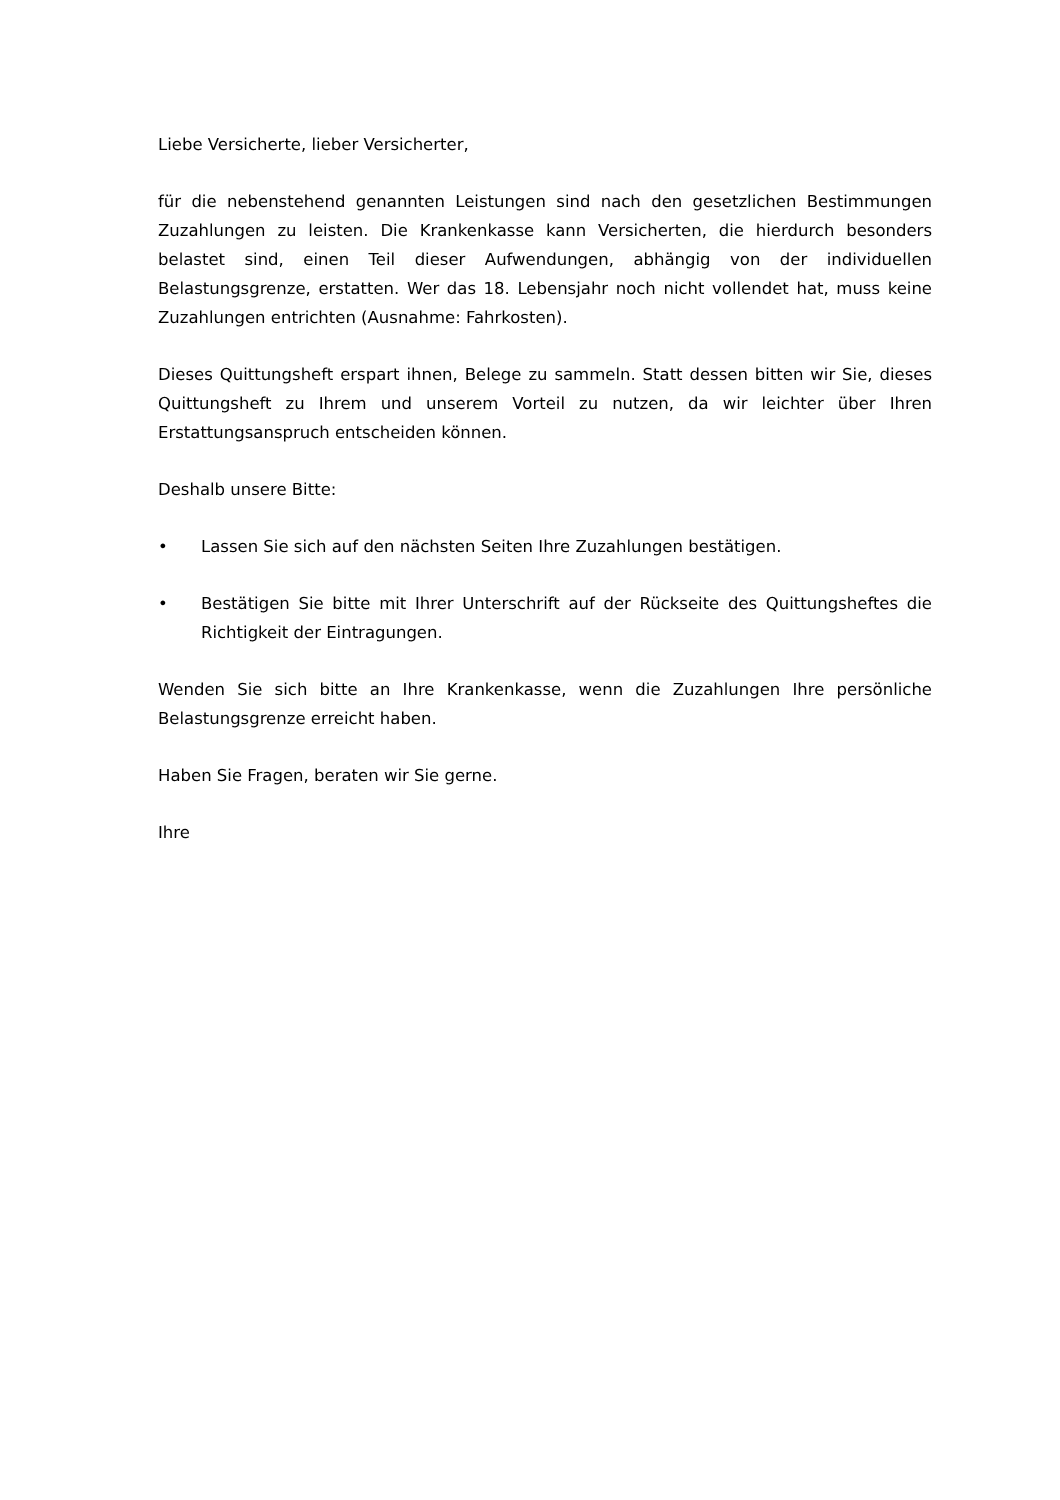Liebe Versicherte, lieber Versicherter,
für die nebenstehend genannten Leistungen sind nach den gesetzlichen Bestimmungen Zuzahlungen zu leisten. Die Krankenkasse kann Versicherten, die hierdurch besonders belastet sind, einen Teil dieser Aufwendungen, abhängig von der individuellen Belastungsgrenze, erstatten. Wer das 18. Lebensjahr noch nicht vollendet hat, muss keine Zuzahlungen entrichten (Ausnahme: Fahrkosten).
Dieses Quittungsheft erspart ihnen, Belege zu sammeln. Statt dessen bitten wir Sie, dieses Quittungsheft zu Ihrem und unserem Vorteil zu nutzen, da wir leichter über Ihren Erstattungsanspruch entscheiden können.
Deshalb unsere Bitte:
• Lassen Sie sich auf den nächsten Seiten Ihre Zuzahlungen bestätigen.
• Bestätigen Sie bitte mit Ihrer Unterschrift auf der Rückseite des Quittungsheftes die Richtigkeit der Eintragungen.
Wenden Sie sich bitte an Ihre Krankenkasse, wenn die Zuzahlungen Ihre persönliche Belastungsgrenze erreicht haben.
Haben Sie Fragen, beraten wir Sie gerne.
Ihre